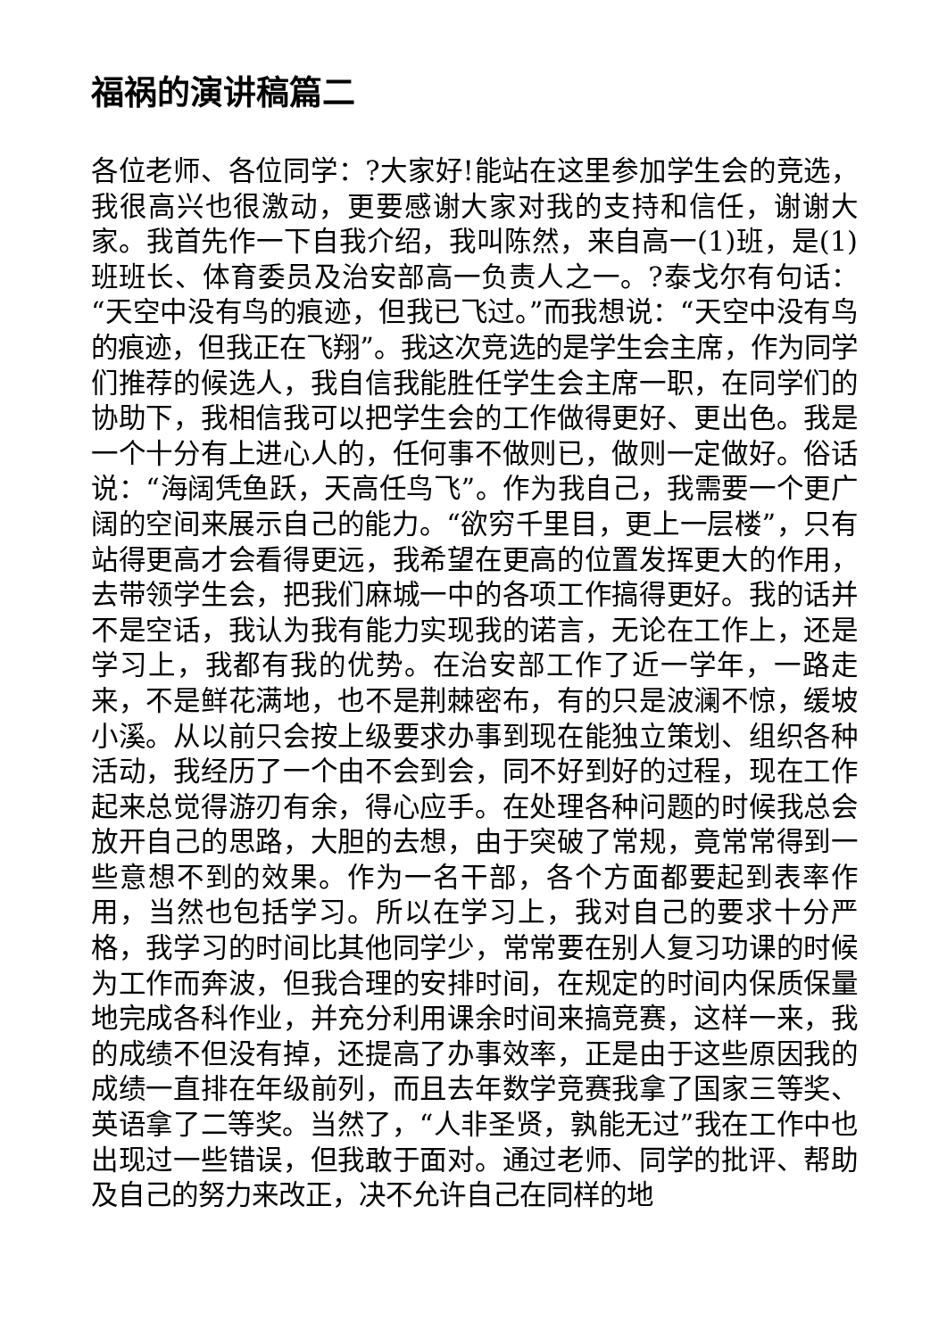福祸的演讲稿篇二
各位老师、各位同学：?大家好!能站在这里参加学生会的竞选，我很高兴也很激动，更要感谢大家对我的支持和信任，谢谢大家。我首先作一下自我介绍，我叫陈然，来自高一(1)班，是(1)班班长、体育委员及治安部高一负责人之一。?泰戈尔有句话：“天空中没有鸟的痕迹，但我已飞过。”而我想说：“天空中没有鸟的痕迹，但我正在飞翔”。我这次竞选的是学生会主席，作为同学们推荐的候选人，我自信我能胜任学生会主席一职，在同学们的协助下，我相信我可以把学生会的工作做得更好、更出色。我是一个十分有上进心人的，任何事不做则已，做则一定做好。俗话说：“海阔凭鱼跃，天高任鸟飞”。作为我自己，我需要一个更广阔的空间来展示自己的能力。“欲穷千里目，更上一层楼”，只有站得更高才会看得更远，我希望在更高的位置发挥更大的作用，去带领学生会，把我们麻城一中的各项工作搞得更好。我的话并不是空话，我认为我有能力实现我的诺言，无论在工作上，还是学习上，我都有我的优势。在治安部工作了近一学年，一路走来，不是鲜花满地，也不是荆棘密布，有的只是波澜不惊，缓坡小溪。从以前只会按上级要求办事到现在能独立策划、组织各种活动，我经历了一个由不会到会，同不好到好的过程，现在工作起来总觉得游刃有余，得心应手。在处理各种问题的时候我总会放开自己的思路，大胆的去想，由于突破了常规，竟常常得到一些意想不到的效果。作为一名干部，各个方面都要起到表率作用，当然也包括学习。所以在学习上，我对自己的要求十分严格，我学习的时间比其他同学少，常常要在别人复习功课的时候为工作而奔波，但我合理的安排时间，在规定的时间内保质保量地完成各科作业，并充分利用课余时间来搞竞赛，这样一来，我的成绩不但没有掉，还提高了办事效率，正是由于这些原因我的成绩一直排在年级前列，而且去年数学竞赛我拿了国家三等奖、英语拿了二等奖。当然了，“人非圣贤，孰能无过”我在工作中也出现过一些错误，但我敢于面对。通过老师、同学的批评、帮助及自己的努力来改正，决不允许自己在同样的地